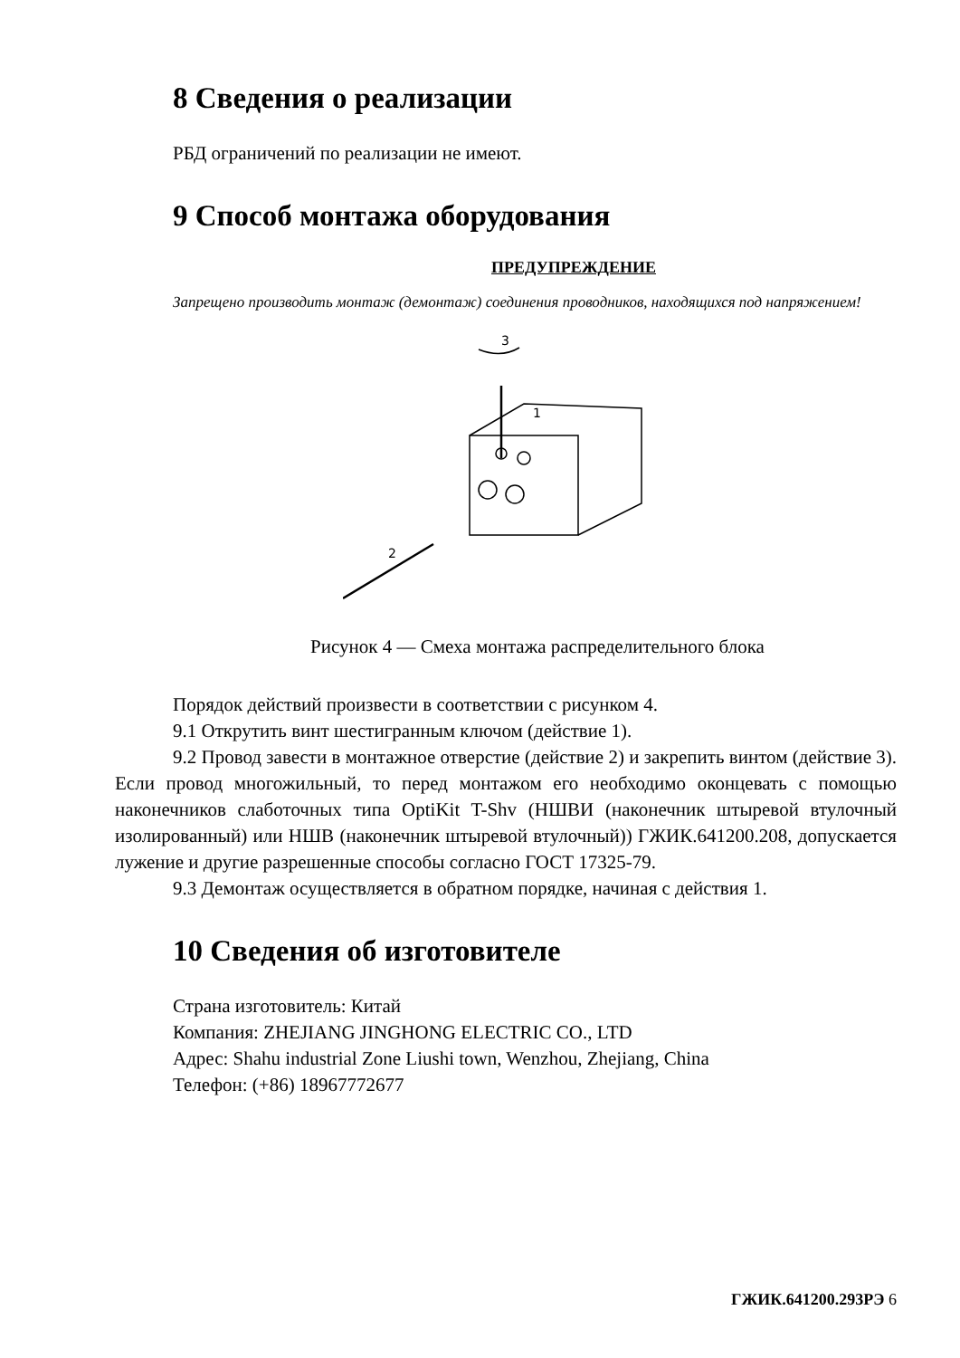8 Сведения о реализации
РБД ограничений по реализации не имеют.
9 Способ монтажа оборудования
ПРЕДУПРЕЖДЕНИЕ
Запрещено производить монтаж (демонтаж) соединения проводников, находящихся под напряжением!
3
1
2
Рисунок 4 — Смеха монтажа распределительного блока
Порядок действий произвести в соответствии с рисунком 4.
9.1 Открутить винт шестигранным ключом (действие 1).
9.2 Провод завести в монтажное отверстие (действие 2) и закрепить винтом (действие 3). Если провод многожильный, то перед монтажом его необходимо оконцевать с помощью наконечников слаботочных типа OptiKit T-Shv (НШВИ (наконечник штыревой втулочный изолированный) или НШВ (наконечник штыревой втулочный)) ГЖИК.641200.208, допускается лужение и другие разрешенные способы согласно ГОСТ 17325-79.
9.3 Демонтаж осуществляется в обратном порядке, начиная с действия 1.
10 Сведения об изготовителе
Страна изготовитель: Китай
Компания: ZHEJIANG JINGHONG ELECTRIC CO., LTD
Адрес: Shahu industrial Zone Liushi town, Wenzhou, Zhejiang, China
Телефон: (+86) 18967772677
ГЖИК.641200.293РЭ 6